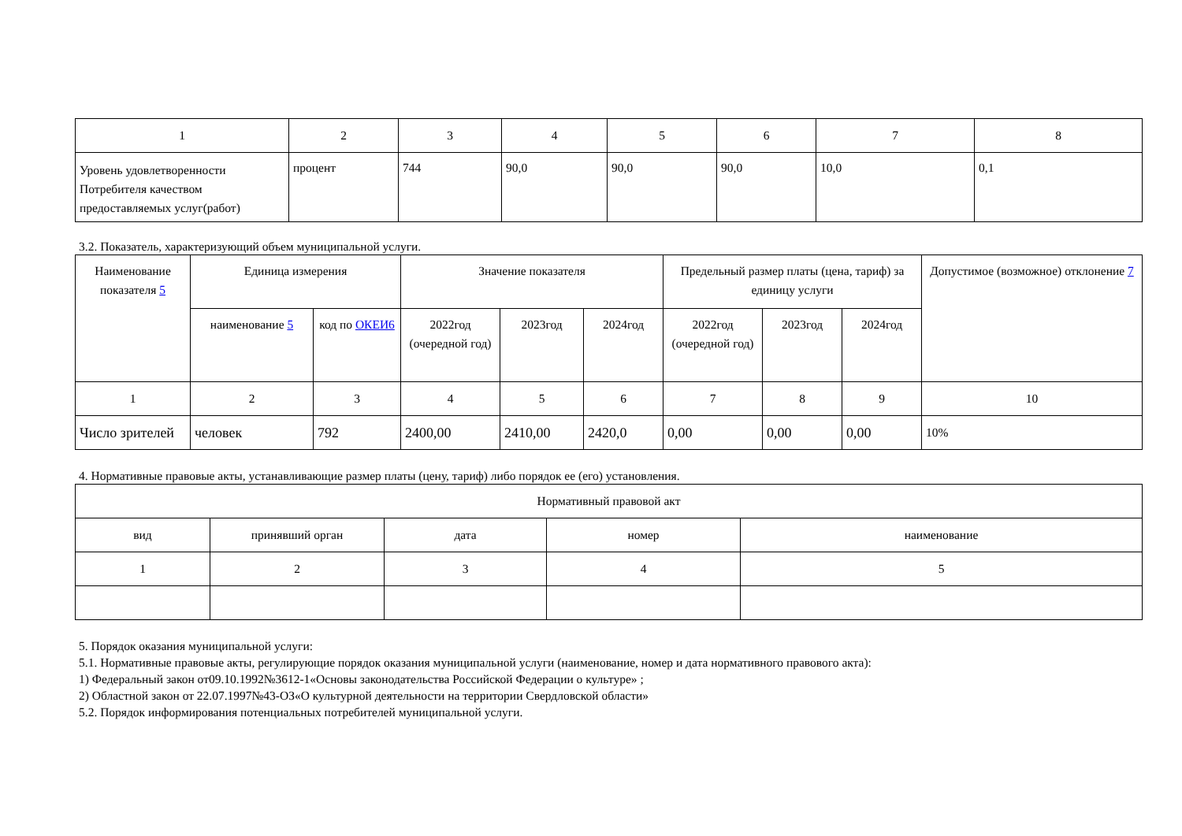| 1 | 2 | 3 | 4 | 5 | 6 | 7 | 8 |
| Уровень удовлетворенности Потребителя качеством предоставляемых услуг(работ) | процент | 744 | 90,0 | 90,0 | 90,0 | 10,0 | 0,1 |
3.2. Показатель, характеризующий объем муниципальной услуги.
| Наименование показателя 5 | Единица измерения | | Значение показателя | | | Предельный размер платы (цена, тариф) за единицу услуги | | | Допустимое (возможное) отклонение 7 |
| --- | --- | --- | --- | --- | --- | --- | --- | --- | --- |
| | наименование 5 | код по ОКЕИ6 | 2022год (очередной год) | 2023год | 2024год | 2022год (очередной год) | 2023год | 2024год | |
| 1 | 2 | 3 | 4 | 5 | 6 | 7 | 8 | 9 | 10 |
| Число зрителей | человек | 792 | 2400,00 | 2410,00 | 2420,0 | 0,00 | 0,00 | 0,00 | 10% |
4. Нормативные правовые акты, устанавливающие размер платы (цену, тариф) либо порядок ее (его) установления.
| Нормативный правовой акт | | | | |
| вид | принявший орган | дата | номер | наименование |
| 1 | 2 | 3 | 4 | 5 |
5. Порядок оказания муниципальной услуги:
5.1. Нормативные правовые акты, регулирующие порядок оказания муниципальной услуги (наименование, номер и дата нормативного правового акта):
1) Федеральный закон от09.10.1992№3612-1«Основы законодательства Российской Федерации о культуре» ;
2) Областной закон от 22.07.1997№43-ОЗ«О культурной деятельности на территории Свердловской области»
5.2. Порядок информирования потенциальных потребителей муниципальной услуги.